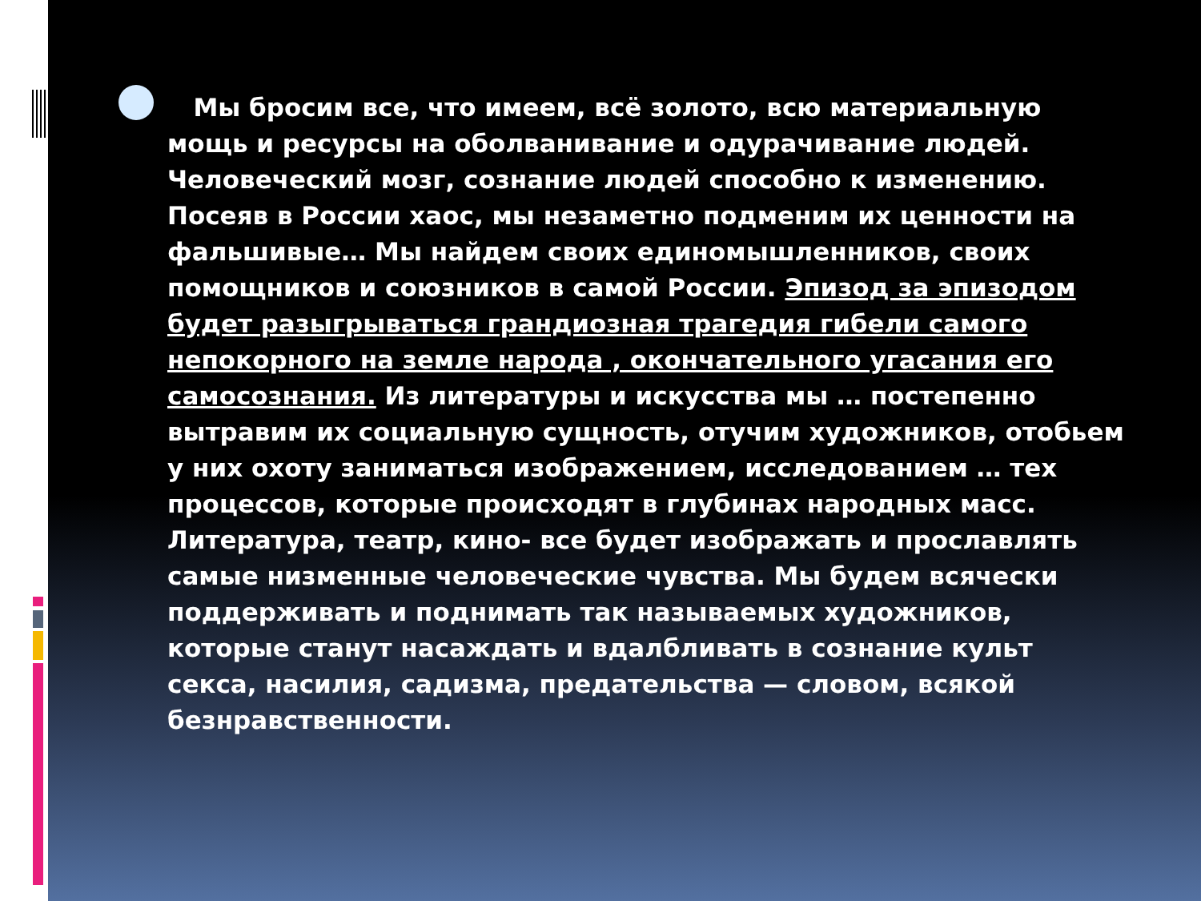Мы бросим все, что имеем, всё золото, всю материальную мощь и ресурсы на оболванивание и одурачивание людей. Человеческий мозг, сознание людей способно к изменению. Посеяв в России хаос, мы незаметно подменим их ценности на фальшивые… Мы найдем своих единомышленников, своих помощников и союзников в самой России. Эпизод за эпизодом будет разыгрываться грандиозная трагедия гибели самого непокорного на земле народа , окончательного угасания его самосознания. Из литературы и искусства мы … постепенно вытравим их социальную сущность, отучим художников, отобьем у них охоту заниматься изображением, исследованием … тех процессов, которые происходят в глубинах народных масс. Литература, театр, кино- все будет изображать и прославлять самые низменные человеческие чувства. Мы будем всячески поддерживать и поднимать так называемых художников, которые станут насаждать и вдалбливать в сознание культ секса, насилия, садизма, предательства — словом, всякой безнравственности.